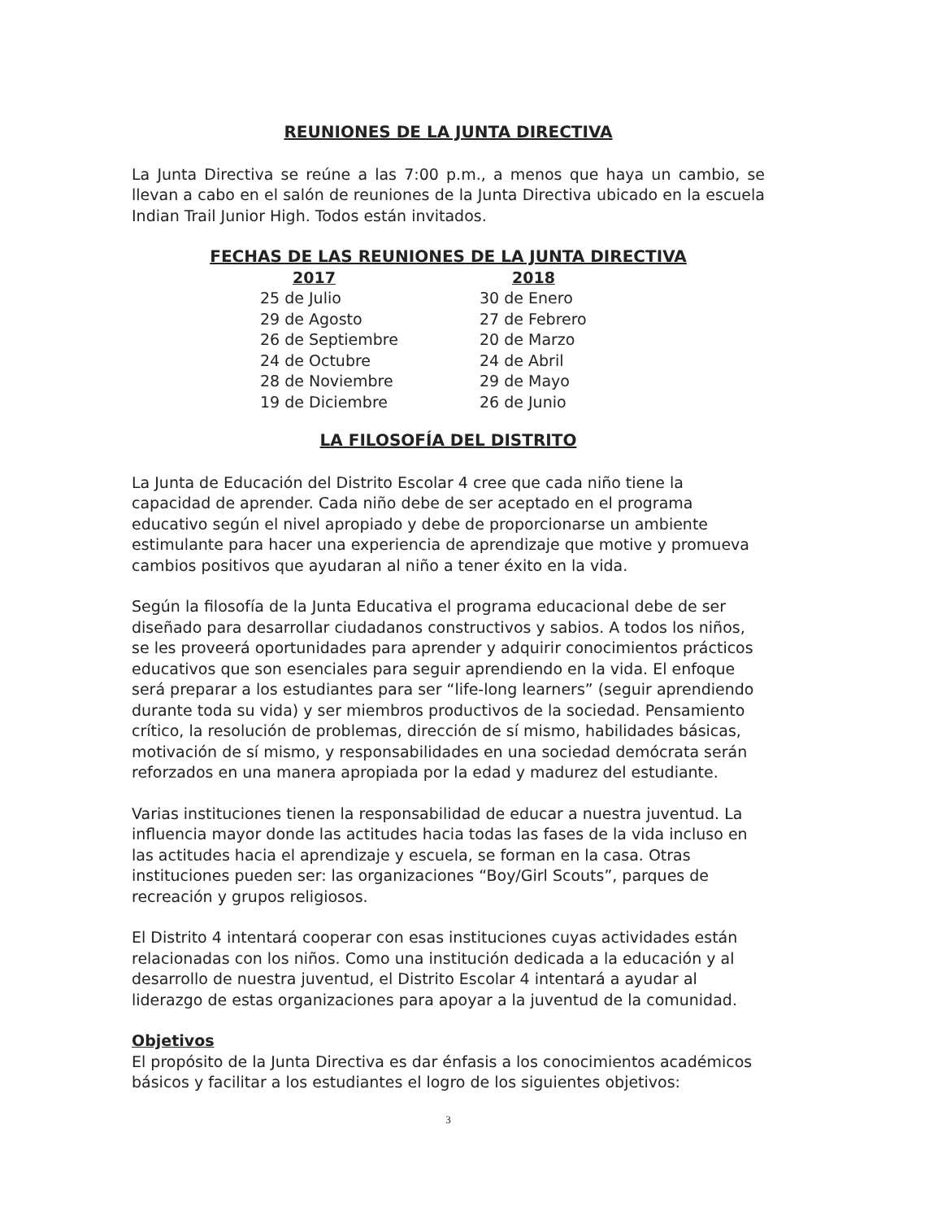REUNIONES DE LA JUNTA DIRECTIVA
La Junta Directiva se reúne a las 7:00 p.m., a menos que haya un cambio, se llevan a cabo en el salón de reuniones de la Junta Directiva ubicado en la escuela Indian Trail Junior High. Todos están invitados.
FECHAS DE LAS REUNIONES DE LA JUNTA DIRECTIVA
| 2017 | 2018 |
| --- | --- |
| 25 de Julio | 30 de Enero |
| 29 de Agosto | 27 de Febrero |
| 26 de Septiembre | 20 de Marzo |
| 24 de Octubre | 24 de Abril |
| 28 de Noviembre | 29 de Mayo |
| 19 de Diciembre | 26 de Junio |
LA FILOSOFÍA DEL DISTRITO
La Junta de Educación del Distrito Escolar 4 cree que cada niño tiene la capacidad de aprender. Cada niño debe de ser aceptado en el programa educativo según el nivel apropiado y debe de proporcionarse un ambiente estimulante para hacer una experiencia de aprendizaje que motive y promueva cambios positivos que ayudaran al niño a tener éxito en la vida.
Según la filosofía de la Junta Educativa el programa educacional debe de ser diseñado para desarrollar ciudadanos constructivos y sabios. A todos los niños, se les proveerá oportunidades para aprender y adquirir conocimientos prácticos educativos que son esenciales para seguir aprendiendo en la vida. El enfoque será preparar a los estudiantes para ser “life-long learners” (seguir aprendiendo durante toda su vida) y ser miembros productivos de la sociedad. Pensamiento crítico, la resolución de problemas, dirección de sí mismo, habilidades básicas, motivación de sí mismo, y responsabilidades en una sociedad demócrata serán reforzados en una manera apropiada por la edad y madurez del estudiante.
Varias instituciones tienen la responsabilidad de educar a nuestra juventud. La influencia mayor donde las actitudes hacia todas las fases de la vida incluso en las actitudes hacia el aprendizaje y escuela, se forman en la casa. Otras instituciones pueden ser: las organizaciones “Boy/Girl Scouts”, parques de recreación y grupos religiosos.
El Distrito 4 intentará cooperar con esas instituciones cuyas actividades están relacionadas con los niños. Como una institución dedicada a la educación y al desarrollo de nuestra juventud, el Distrito Escolar 4 intentará a ayudar al liderazgo de estas organizaciones para apoyar a la juventud de la comunidad.
Objetivos
El propósito de la Junta Directiva es dar énfasis a los conocimientos académicos básicos y facilitar a los estudiantes el logro de los siguientes objetivos:
3